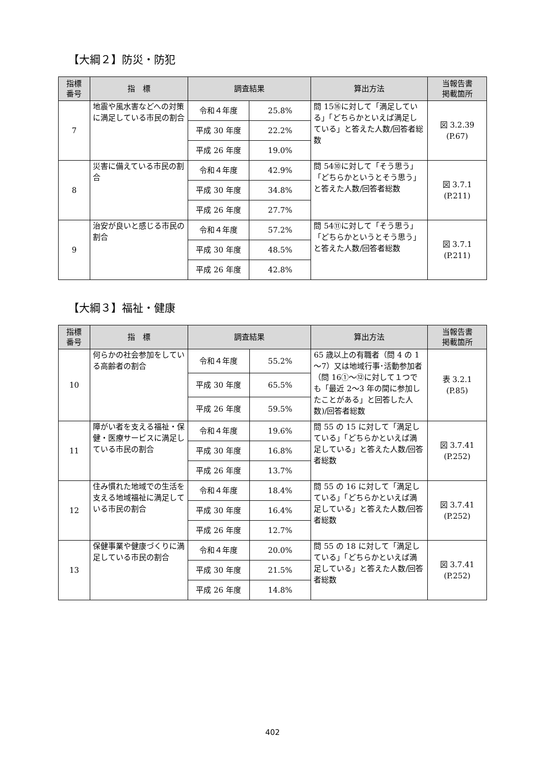【大綱２】防災・防犯
| 指標 番号 | 指 標 | 調査結果 | | 算出方法 | 当報告書 掲載箇所 |
| --- | --- | --- | --- | --- | --- |
| 7 | 地震や風水害などへの対策に満足している市民の割合 | 令和４年度 | 25.8% | 問 15⑯に対して「満足している」「どちらかといえば満足している」と答えた人数/回答者総数 | 図 3.2.39 (P.67) |
| | | 平成 30 年度 | 22.2% | | |
| | | 平成 26 年度 | 19.0% | | |
| 8 | 災害に備えている市民の割合 | 令和４年度 | 42.9% | 問 54⑩に対して「そう思う」「どちらかというとそう思う」と答えた人数/回答者総数 | 図 3.7.1 (P.211) |
| | | 平成 30 年度 | 34.8% | | |
| | | 平成 26 年度 | 27.7% | | |
| 9 | 治安が良いと感じる市民の割合 | 令和４年度 | 57.2% | 問 54⑪に対して「そう思う」「どちらかというとそう思う」と答えた人数/回答者総数 | 図 3.7.1 (P.211) |
| | | 平成 30 年度 | 48.5% | | |
| | | 平成 26 年度 | 42.8% | | |
【大綱３】福祉・健康
| 指標 番号 | 指 標 | 調査結果 | | 算出方法 | 当報告書 掲載箇所 |
| --- | --- | --- | --- | --- | --- |
| 10 | 何らかの社会参加をしている高齢者の割合 | 令和４年度 | 55.2% | 65 歳以上の有職者（問 4 の 1～7）又は地域行事･活動参加者（問 16①～⑫に対して１つでも「最近 2～3 年の間に参加したことがある」と回答した人数)/回答者総数 | 表 3.2.1 (P.85) |
| | | 平成 30 年度 | 65.5% | | |
| | | 平成 26 年度 | 59.5% | | |
| 11 | 障がい者を支える福祉・保健・医療サービスに満足している市民の割合 | 令和４年度 | 19.6% | 問 55 の 15 に対して「満足している」「どちらかといえば満足している」と答えた人数/回答者総数 | 図 3.7.41 (P.252) |
| | | 平成 30 年度 | 16.8% | | |
| | | 平成 26 年度 | 13.7% | | |
| 12 | 住み慣れた地域での生活を支える地域福祉に満足している市民の割合 | 令和４年度 | 18.4% | 問 55 の 16 に対して「満足している」「どちらかといえば満足している」と答えた人数/回答者総数 | 図 3.7.41 (P.252) |
| | | 平成 30 年度 | 16.4% | | |
| | | 平成 26 年度 | 12.7% | | |
| 13 | 保健事業や健康づくりに満足している市民の割合 | 令和４年度 | 20.0% | 問 55 の 18 に対して「満足している」「どちらかといえば満足している」と答えた人数/回答者総数 | 図 3.7.41 (P.252) |
| | | 平成 30 年度 | 21.5% | | |
| | | 平成 26 年度 | 14.8% | | |
402